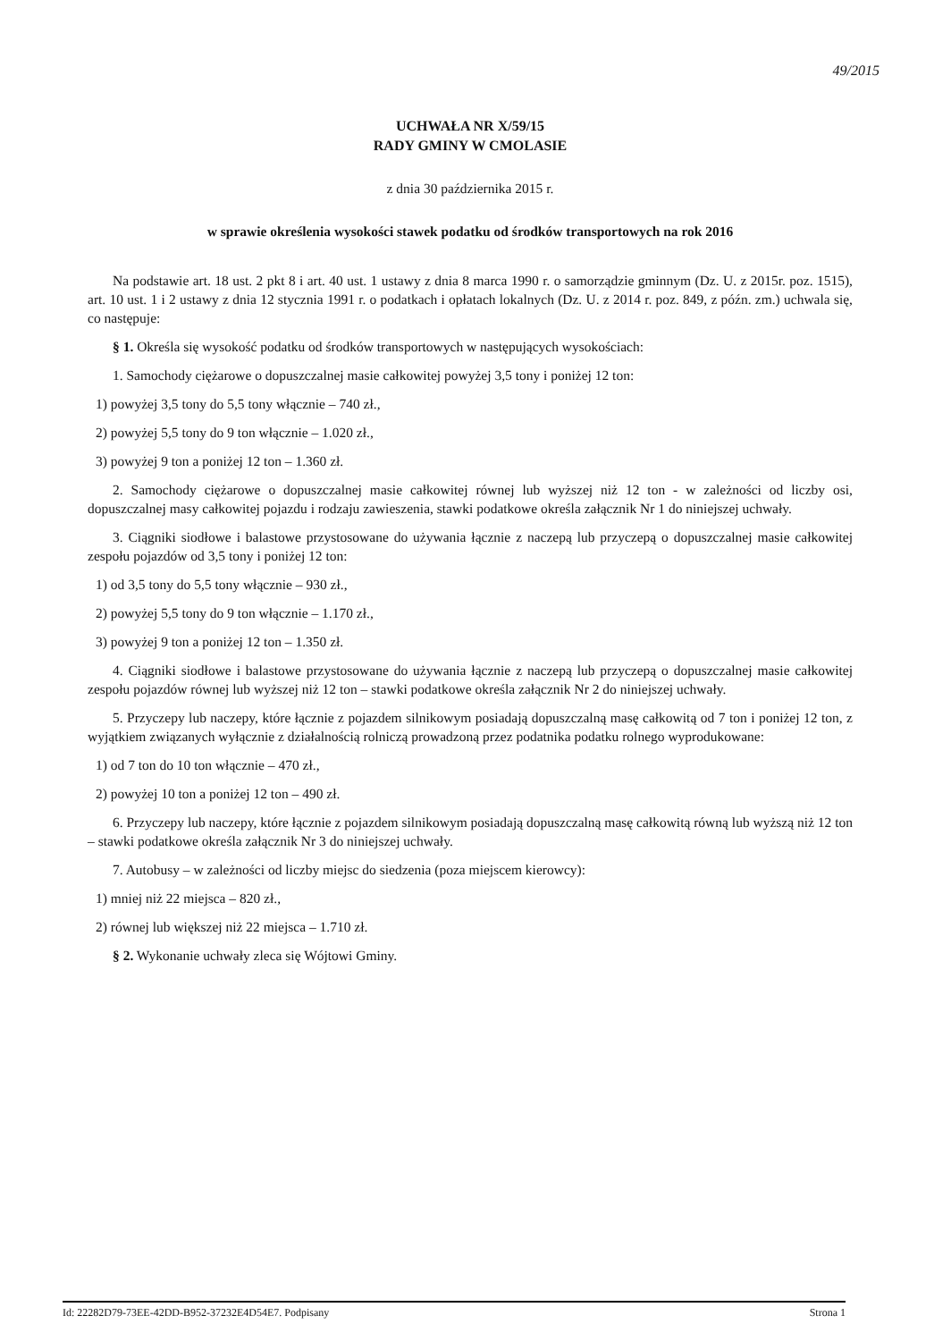49/2015
UCHWAŁA NR X/59/15
RADY GMINY W CMOLASIE
z dnia 30 października 2015 r.
w sprawie określenia wysokości stawek podatku od środków transportowych na rok 2016
Na podstawie art. 18 ust. 2 pkt 8 i art. 40 ust. 1 ustawy z dnia 8 marca 1990 r. o samorządzie gminnym (Dz. U. z 2015r. poz. 1515), art. 10 ust. 1 i 2 ustawy z dnia 12 stycznia 1991 r. o podatkach i opłatach lokalnych (Dz. U. z 2014 r. poz. 849, z późn. zm.) uchwala się, co następuje:
§ 1. Określa się wysokość podatku od środków transportowych w następujących wysokościach:
1. Samochody ciężarowe o dopuszczalnej masie całkowitej powyżej 3,5 tony i poniżej 12 ton:
1) powyżej 3,5 tony do 5,5 tony włącznie – 740 zł.,
2) powyżej 5,5 tony do 9 ton włącznie – 1.020 zł.,
3) powyżej 9 ton a poniżej 12 ton – 1.360 zł.
2. Samochody ciężarowe o dopuszczalnej masie całkowitej równej lub wyższej niż 12 ton - w zależności od liczby osi, dopuszczalnej masy całkowitej pojazdu i rodzaju zawieszenia, stawki podatkowe określa załącznik Nr 1 do niniejszej uchwały.
3. Ciągniki siodłowe i balastowe przystosowane do używania łącznie z naczepą lub przyczepą o dopuszczalnej masie całkowitej zespołu pojazdów od 3,5 tony i poniżej 12 ton:
1) od 3,5 tony do 5,5 tony włącznie – 930 zł.,
2) powyżej 5,5 tony do 9 ton włącznie – 1.170 zł.,
3) powyżej 9 ton a poniżej 12 ton – 1.350 zł.
4. Ciągniki siodłowe i balastowe przystosowane do używania łącznie z naczepą lub przyczepą o dopuszczalnej masie całkowitej zespołu pojazdów równej lub wyższej niż 12 ton – stawki podatkowe określa załącznik Nr 2 do niniejszej uchwały.
5. Przyczepy lub naczepy, które łącznie z pojazdem silnikowym posiadają dopuszczalną masę całkowitą od 7 ton i poniżej 12 ton, z wyjątkiem związanych wyłącznie z działalnością rolniczą prowadzoną przez podatnika podatku rolnego wyprodukowane:
1) od 7 ton do 10 ton włącznie – 470 zł.,
2) powyżej 10 ton a poniżej 12 ton – 490 zł.
6. Przyczepy lub naczepy, które łącznie z pojazdem silnikowym posiadają dopuszczalną masę całkowitą równą lub wyższą niż 12 ton – stawki podatkowe określa załącznik Nr 3 do niniejszej uchwały.
7. Autobusy – w zależności od liczby miejsc do siedzenia (poza miejscem kierowcy):
1) mniej niż 22 miejsca – 820 zł.,
2) równej lub większej niż 22 miejsca – 1.710 zł.
§ 2. Wykonanie uchwały zleca się Wójtowi Gminy.
Id: 22282D79-73EE-42DD-B952-37232E4D54E7. Podpisany Strona 1